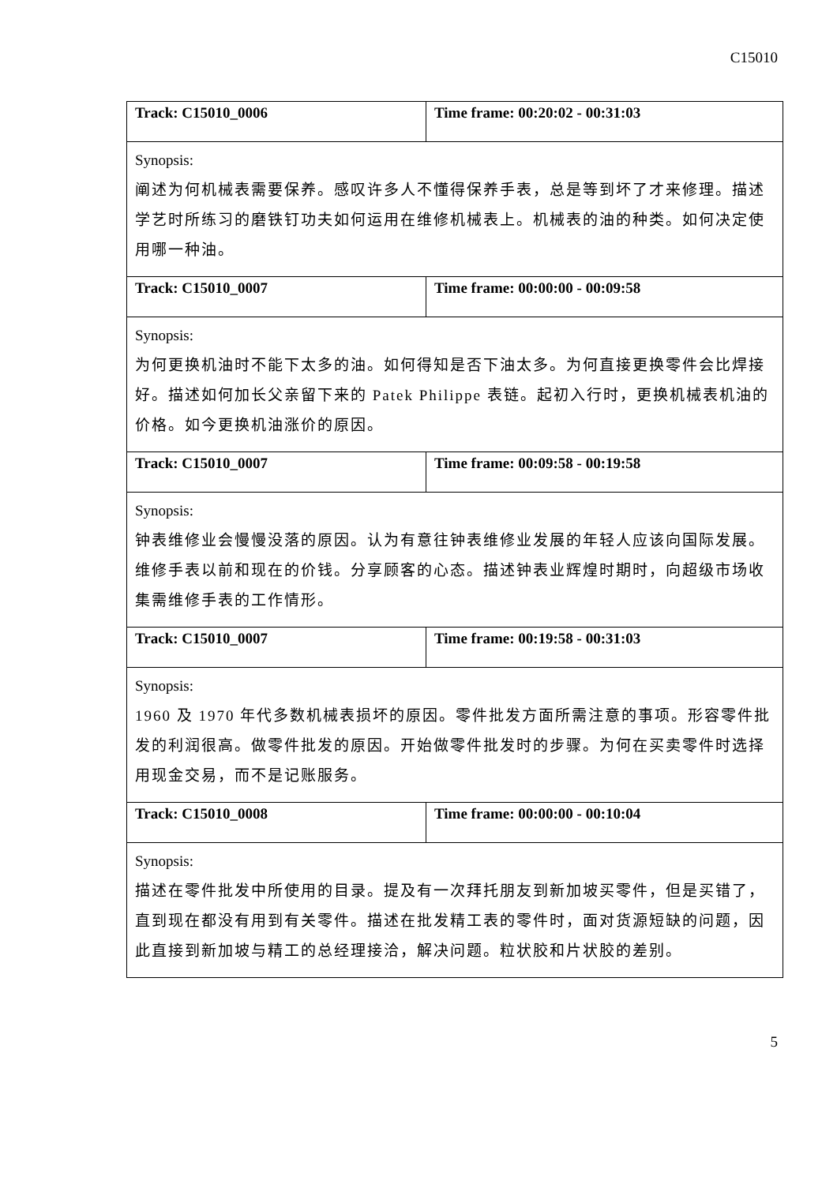C15010
| Track: C15010_0006 | Time frame: 00:20:02 - 00:31:03 |
| Synopsis: 阐述为何机械表需要保养。感叹许多人不懂得保养手表，总是等到坏了才来修理。描述学艺时所练习的磨铁钉功夫如何运用在维修机械表上。机械表的油的种类。如何决定使用哪一种油。 | |
| Track: C15010_0007 | Time frame: 00:00:00 - 00:09:58 |
| Synopsis: 为何更换机油时不能下太多的油。如何得知是否下油太多。为何直接更换零件会比焊接好。描述如何加长父亲留下来的 Patek Philippe 表链。起初入行时，更换机械表机油的价格。如今更换机油涨价的原因。 | |
| Track: C15010_0007 | Time frame: 00:09:58 - 00:19:58 |
| Synopsis: 钟表维修业会慢慢没落的原因。认为有意往钟表维修业发展的年轻人应该向国际发展。维修手表以前和现在的价钱。分享顾客的心态。描述钟表业辉煌时期时，向超级市场收集需维修手表的工作情形。 | |
| Track: C15010_0007 | Time frame: 00:19:58 - 00:31:03 |
| Synopsis: 1960 及 1970 年代多数机械表损坏的原因。零件批发方面所需注意的事项。形容零件批发的利润很高。做零件批发的原因。开始做零件批发时的步骤。为何在买卖零件时选择用现金交易，而不是记账服务。 | |
| Track: C15010_0008 | Time frame: 00:00:00 - 00:10:04 |
| Synopsis: 描述在零件批发中所使用的目录。提及有一次拜托朋友到新加坡买零件，但是买错了，直到现在都没有用到有关零件。描述在批发精工表的零件时，面对货源短缺的问题，因此直接到新加坡与精工的总经理接洽，解决问题。粒状胶和片状胶的差别。 | |
5